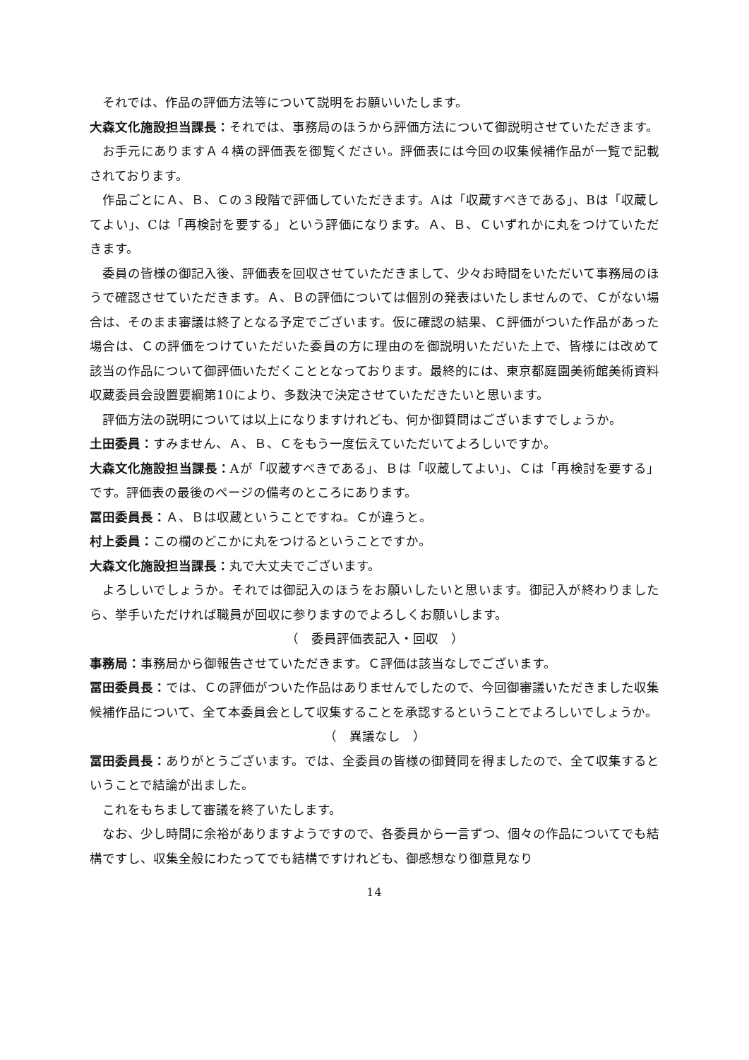それでは、作品の評価方法等について説明をお願いいたします。
大森文化施設担当課長：それでは、事務局のほうから評価方法について御説明させていただきます。
お手元にありますＡ４横の評価表を御覧ください。評価表には今回の収集候補作品が一覧で記載されております。
作品ごとにＡ、Ｂ、Ｃの３段階で評価していただきます。Aは「収蔵すべきである」、Bは「収蔵してよい」、Cは「再検討を要する」という評価になります。Ａ、Ｂ、Ｃいずれかに丸をつけていただきます。
委員の皆様の御記入後、評価表を回収させていただきまして、少々お時間をいただいて事務局のほうで確認させていただきます。Ａ、Ｂの評価については個別の発表はいたしませんので、Ｃがない場合は、そのまま審議は終了となる予定でございます。仮に確認の結果、Ｃ評価がついた作品があった場合は、Ｃの評価をつけていただいた委員の方に理由のを御説明いただいた上で、皆様には改めて該当の作品について御評価いただくこととなっております。最終的には、東京都庭園美術館美術資料収蔵委員会設置要綱第10により、多数決で決定させていただきたいと思います。
評価方法の説明については以上になりますけれども、何か御質問はございますでしょうか。
土田委員：すみません、Ａ、Ｂ、Ｃをもう一度伝えていただいてよろしいですか。
大森文化施設担当課長：Aが「収蔵すべきである」、Ｂは「収蔵してよい」、Ｃは「再検討を要する」です。評価表の最後のページの備考のところにあります。
冨田委員長：Ａ、Ｂは収蔵ということですね。Ｃが違うと。
村上委員：この欄のどこかに丸をつけるということですか。
大森文化施設担当課長：丸で大丈夫でございます。
よろしいでしょうか。それでは御記入のほうをお願いしたいと思います。御記入が終わりましたら、挙手いただければ職員が回収に参りますのでよろしくお願いします。
（　委員評価表記入・回収　）
事務局：事務局から御報告させていただきます。Ｃ評価は該当なしでございます。
冨田委員長：では、Ｃの評価がついた作品はありませんでしたので、今回御審議いただきました収集候補作品について、全て本委員会として収集することを承認するということでよろしいでしょうか。
（　異議なし　）
冨田委員長：ありがとうございます。では、全委員の皆様の御賛同を得ましたので、全て収集するということで結論が出ました。
これをもちまして審議を終了いたします。
なお、少し時間に余裕がありますようですので、各委員から一言ずつ、個々の作品についてでも結構ですし、収集全般にわたってでも結構ですけれども、御感想なり御意見なり
14